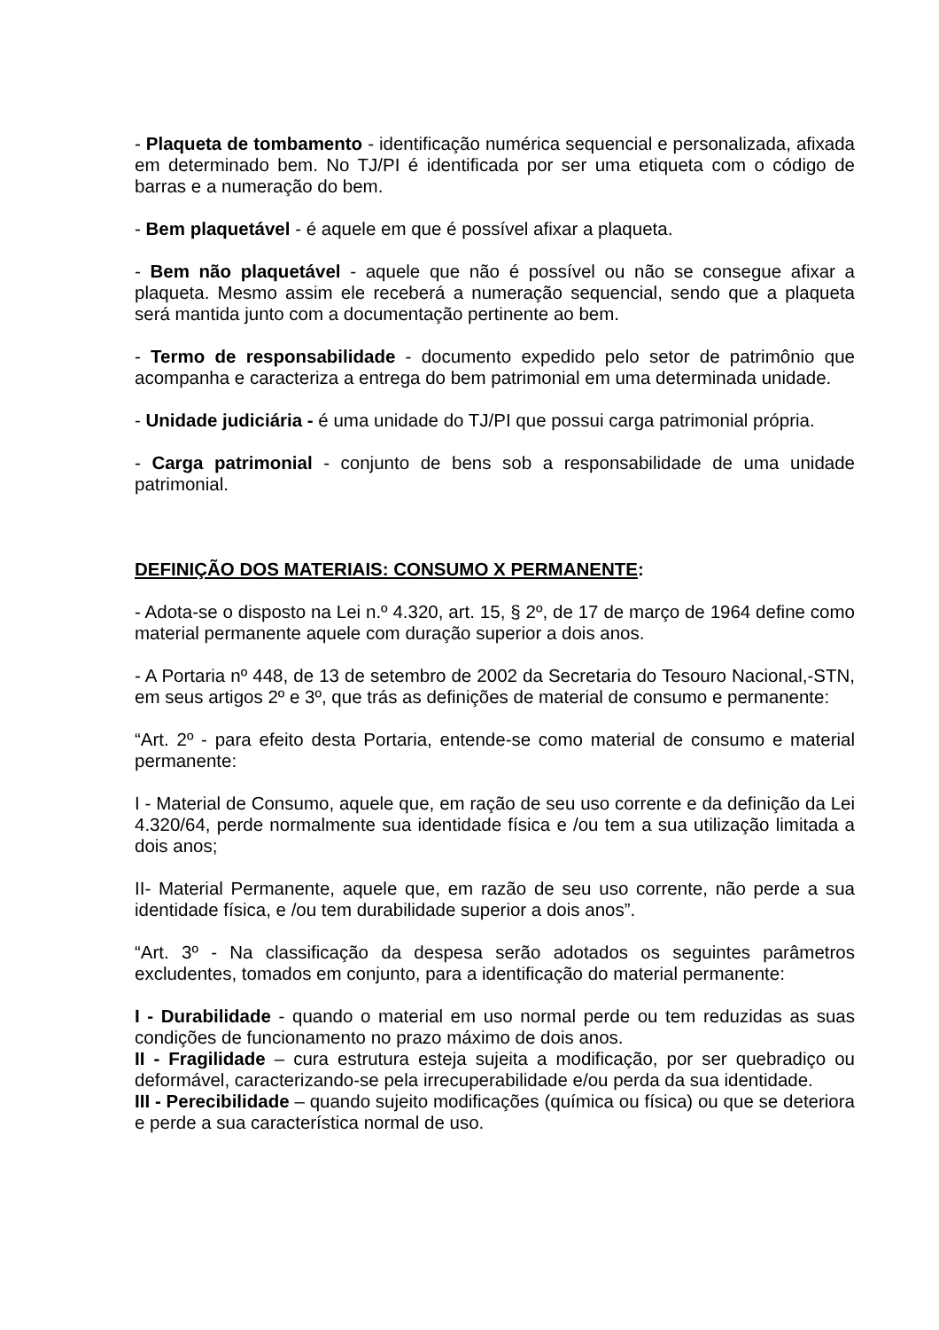- Plaqueta de tombamento - identificação numérica sequencial e personalizada, afixada em determinado bem. No TJ/PI é identificada por ser uma etiqueta com o código de barras e a numeração do bem.
- Bem plaquetável - é aquele em que é possível afixar a plaqueta.
- Bem não plaquetável - aquele que não é possível ou não se consegue afixar a plaqueta. Mesmo assim ele receberá a numeração sequencial, sendo que a plaqueta será mantida junto com a documentação pertinente ao bem.
- Termo de responsabilidade - documento expedido pelo setor de patrimônio que acompanha e caracteriza a entrega do bem patrimonial em uma determinada unidade.
- Unidade judiciária - é uma unidade do TJ/PI que possui carga patrimonial própria.
- Carga patrimonial - conjunto de bens sob a responsabilidade de uma unidade patrimonial.
DEFINIÇÃO DOS MATERIAIS: CONSUMO X PERMANENTE:
- Adota-se o disposto na Lei n.º 4.320, art. 15, § 2º, de 17 de março de 1964 define como material permanente aquele com duração superior a dois anos.
- A Portaria nº 448, de 13 de setembro de 2002 da Secretaria do Tesouro Nacional,-STN, em seus artigos 2º e 3º, que trás as definições de material de consumo e permanente:
“Art. 2º - para efeito desta Portaria, entende-se como material de consumo e material permanente:
I - Material de Consumo, aquele que, em ração de seu uso corrente e da definição da Lei 4.320/64, perde normalmente sua identidade física e /ou tem a sua utilização limitada a dois anos;
II- Material Permanente, aquele que, em razão de seu uso corrente, não perde a sua identidade física, e /ou tem durabilidade superior a dois anos”.
“Art. 3º - Na classificação da despesa serão adotados os seguintes parâmetros excludentes, tomados em conjunto, para a identificação do material permanente:
I - Durabilidade - quando o material em uso normal perde ou tem reduzidas as suas condições de funcionamento no prazo máximo de dois anos.
II - Fragilidade – cura estrutura esteja sujeita a modificação, por ser quebradiço ou deformável, caracterizando-se pela irrecuperabilidade e/ou perda da sua identidade.
III - Perecibilidade – quando sujeito modificações (química ou física) ou que se deteriora e perde a sua característica normal de uso.